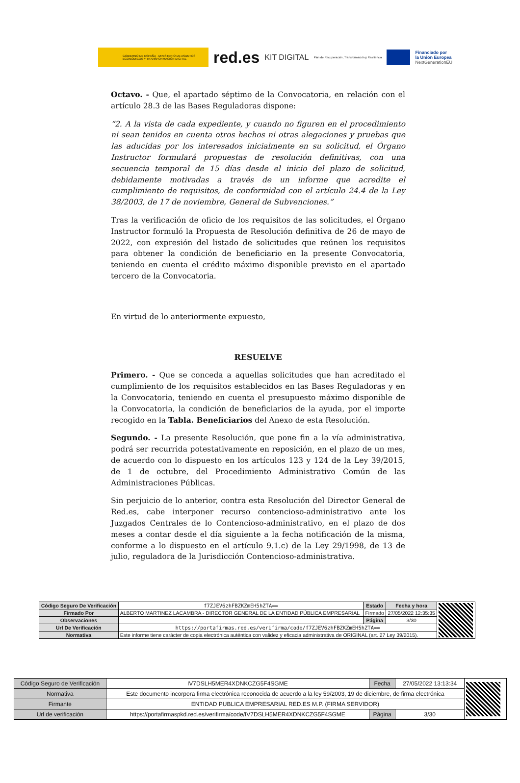GOBIERNO DE ESPAÑA · MINISTERIO DE ASUNTOS ECONÓMICOS Y TRANSFORMACIÓN DIGITAL
red.es KIT DIGITAL Plan de Recuperación, Transformación y Resiliencia
Financiado por
la Unión Europea
NextGenerationEU
Octavo. - Que, el apartado séptimo de la Convocatoria, en relación con el artículo 28.3 de las Bases Reguladoras dispone:
“2. A la vista de cada expediente, y cuando no figuren en el procedimiento ni sean tenidos en cuenta otros hechos ni otras alegaciones y pruebas que las aducidas por los interesados inicialmente en su solicitud, el Órgano Instructor formulará propuestas de resolución definitivas, con una secuencia temporal de 15 días desde el inicio del plazo de solicitud, debidamente motivadas a través de un informe que acredite el cumplimiento de requisitos, de conformidad con el artículo 24.4 de la Ley 38/2003, de 17 de noviembre, General de Subvenciones.”
Tras la verificación de oficio de los requisitos de las solicitudes, el Órgano Instructor formuló la Propuesta de Resolución definitiva de 26 de mayo de 2022, con expresión del listado de solicitudes que reúnen los requisitos para obtener la condición de beneficiario en la presente Convocatoria, teniendo en cuenta el crédito máximo disponible previsto en el apartado tercero de la Convocatoria.
En virtud de lo anteriormente expuesto,
RESUELVE
Primero. - Que se conceda a aquellas solicitudes que han acreditado el cumplimiento de los requisitos establecidos en las Bases Reguladoras y en la Convocatoria, teniendo en cuenta el presupuesto máximo disponible de la Convocatoria, la condición de beneficiarios de la ayuda, por el importe recogido en la Tabla. Beneficiarios del Anexo de esta Resolución.
Segundo. - La presente Resolución, que pone fin a la vía administrativa, podrá ser recurrida potestativamente en reposición, en el plazo de un mes, de acuerdo con lo dispuesto en los artículos 123 y 124 de la Ley 39/2015, de 1 de octubre, del Procedimiento Administrativo Común de las Administraciones Públicas.
Sin perjuicio de lo anterior, contra esta Resolución del Director General de Red.es, cabe interponer recurso contencioso-administrativo ante los Juzgados Centrales de lo Contencioso-administrativo, en el plazo de dos meses a contar desde el día siguiente a la fecha notificación de la misma, conforme a lo dispuesto en el artículo 9.1.c) de la Ley 29/1998, de 13 de julio, reguladora de la Jurisdicción Contencioso-administrativa.
| Código Seguro De Verificación | f7ZJEV6zhFBZKZmEH5hZTA== | Estado | Fecha y hora | |
| Firmado Por | ALBERTO MARTINEZ LACAMBRA - DIRECTOR GENERAL DE LA ENTIDAD PÚBLICA EMPRESARIAL | Firmado | 27/05/2022 12:35:35 | |
| Observaciones | | Página | 3/30 | |
| Url De Verificación | https://portafirmas.red.es/verifirma/code/f7ZJEV6zhFBZKZmEH5hZTA== | | | |
| Normativa | Este informe tiene carácter de copia electrónica auténtica con validez y eficacia administrativa de ORIGINAL (art. 27 Ley 39/2015). | | | |
| Código Seguro de Verificación | IV7DSLH5MER4XDNKCZG5F4SGME | Fecha | 27/05/2022 13:13:34 | |
| Normativa | Este documento incorpora firma electrónica reconocida de acuerdo a la ley 59/2003, 19 de diciembre, de firma electrónica | | | |
| Firmante | ENTIDAD PUBLICA EMPRESARIAL RED.ES M.P. (FIRMA SERVIDOR) | | | |
| Url de verificación | https://portafirmaspkd.red.es/verifirma/code/IV7DSLH5MER4XDNKCZG5F4SGME | Página | 3/30 | |